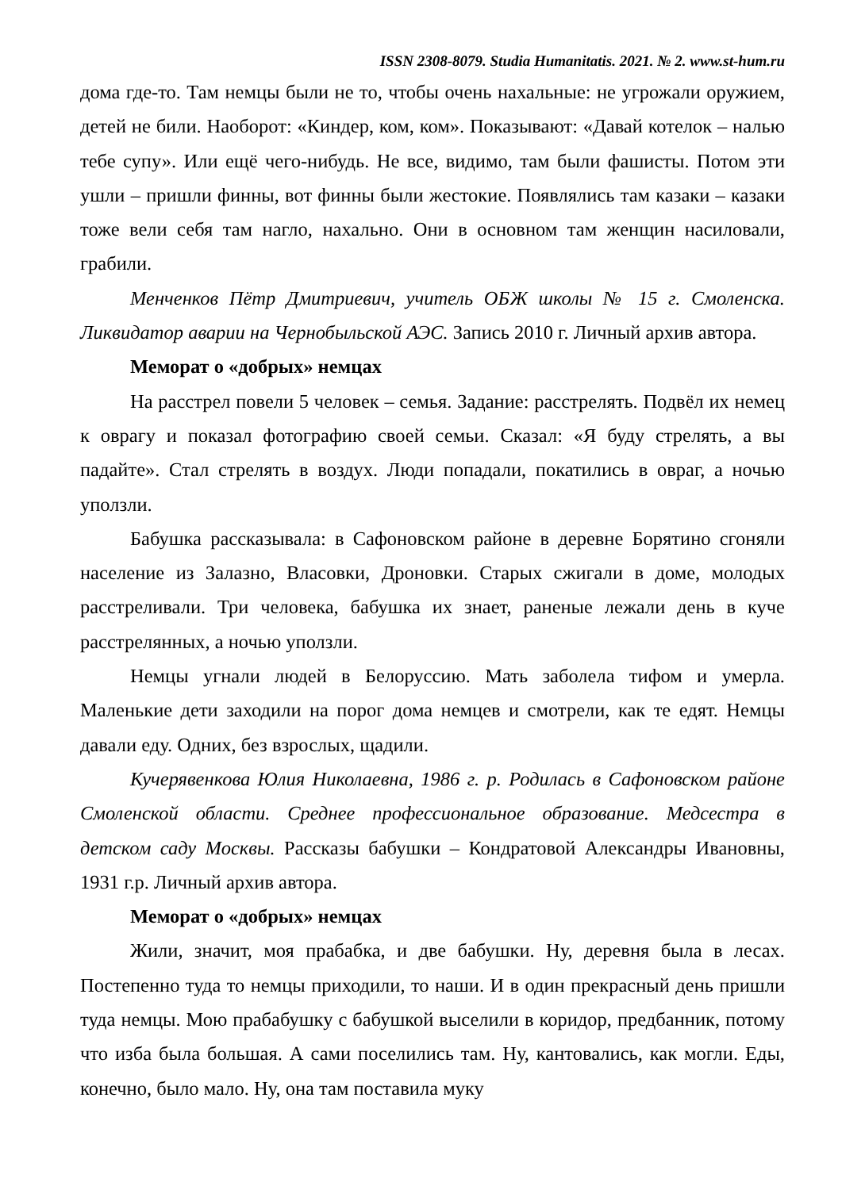ISSN 2308-8079. Studia Humanitatis. 2021. № 2. www.st-hum.ru
дома где-то. Там немцы были не то, чтобы очень нахальные: не угрожали оружием, детей не били. Наоборот: «Киндер, ком, ком». Показывают: «Давай котелок – налью тебе супу». Или ещё чего-нибудь. Не все, видимо, там были фашисты. Потом эти ушли – пришли финны, вот финны были жестокие. Появлялись там казаки – казаки тоже вели себя там нагло, нахально. Они в основном там женщин насиловали, грабили.
Менченков Пётр Дмитриевич, учитель ОБЖ школы № 15 г. Смоленска. Ликвидатор аварии на Чернобыльской АЭС. Запись 2010 г. Личный архив автора.
Меморат о «добрых» немцах
На расстрел повели 5 человек – семья. Задание: расстрелять. Подвёл их немец к оврагу и показал фотографию своей семьи. Сказал: «Я буду стрелять, а вы падайте». Стал стрелять в воздух. Люди попадали, покатились в овраг, а ночью уползли.
Бабушка рассказывала: в Сафоновском районе в деревне Борятино сгоняли население из Залазно, Власовки, Дроновки. Старых сжигали в доме, молодых расстреливали. Три человека, бабушка их знает, раненые лежали день в куче расстрелянных, а ночью уползли.
Немцы угнали людей в Белоруссию. Мать заболела тифом и умерла. Маленькие дети заходили на порог дома немцев и смотрели, как те едят. Немцы давали еду. Одних, без взрослых, щадили.
Кучерявенкова Юлия Николаевна, 1986 г. р. Родилась в Сафоновском районе Смоленской области. Среднее профессиональное образование. Медсестра в детском саду Москвы. Рассказы бабушки – Кондратовой Александры Ивановны, 1931 г.р. Личный архив автора.
Меморат о «добрых» немцах
Жили, значит, моя прабабка, и две бабушки. Ну, деревня была в лесах. Постепенно туда то немцы приходили, то наши. И в один прекрасный день пришли туда немцы. Мою прабабушку с бабушкой выселили в коридор, предбанник, потому что изба была большая. А сами поселились там. Ну, кантовались, как могли. Еды, конечно, было мало. Ну, она там поставила муку